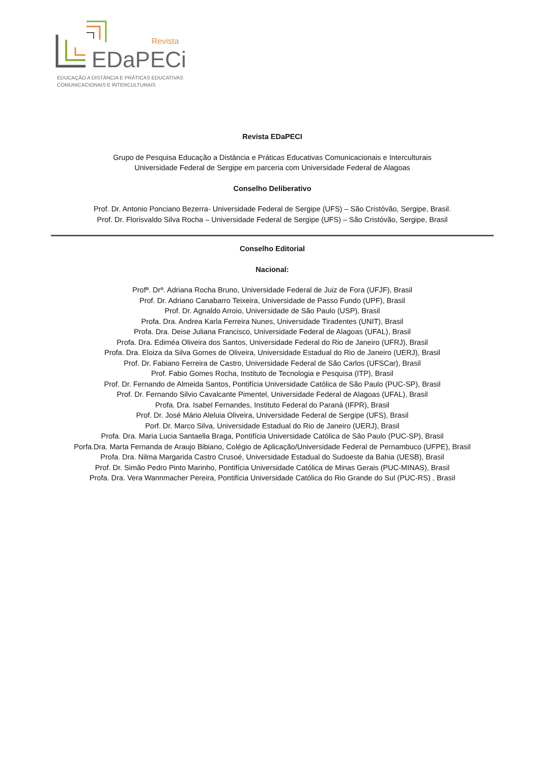Revista
EDaPECi
EDUCAÇÃO A DISTÂNCIA E PRÁTICAS EDUCATIVAS
COMUNICACIONAIS E INTERCULTURAIS
Revista EDaPECI
Grupo de Pesquisa Educação a Distância e Práticas Educativas Comunicacionais e Interculturais
Universidade Federal de Sergipe em parceria com Universidade Federal de Alagoas
Conselho Deliberativo
Prof. Dr. Antonio Ponciano Bezerra- Universidade Federal de Sergipe (UFS) – São Cristóvão, Sergipe, Brasil.
Prof. Dr. Florisvaldo Silva Rocha – Universidade Federal de Sergipe (UFS) – São Cristóvão, Sergipe, Brasil
Conselho Editorial
Nacional:
Profª. Drª. Adriana Rocha Bruno, Universidade Federal de Juiz de Fora (UFJF), Brasil
Prof. Dr. Adriano Canabarro Teixeira, Universidade de Passo Fundo (UPF), Brasil
Prof. Dr. Agnaldo Arroio, Universidade de São Paulo (USP), Brasil
Profa. Dra. Andrea Karla Ferreira Nunes, Universidade Tiradentes (UNIT), Brasil
Profa. Dra. Deise Juliana Francisco, Universidade Federal de Alagoas (UFAL), Brasil
Profa. Dra. Ediméa Oliveira dos Santos, Universidade Federal do Rio de Janeiro (UFRJ), Brasil
Profa. Dra. Eloiza da Silva Gomes de Oliveira, Universidade Estadual do Rio de Janeiro (UERJ), Brasil
Prof. Dr. Fabiano Ferreira de Castro, Universidade Federal de São Carlos (UFSCar), Brasil
Prof. Fabio Gomes Rocha, Instituto de Tecnologia e Pesquisa (ITP), Brasil
Prof. Dr. Fernando de Almeida Santos, Pontifícia Universidade Católica de São Paulo (PUC-SP), Brasil
Prof. Dr. Fernando Silvio Cavalcante Pimentel, Universidade Federal de Alagoas (UFAL), Brasil
Profa. Dra. Isabel Fernandes, Instituto Federal do Paraná (IFPR), Brasil
Prof. Dr. José Mário Aleluia Oliveira, Universidade Federal de Sergipe (UFS), Brasil
Porf. Dr. Marco Silva, Universidade Estadual do Rio de Janeiro (UERJ), Brasil
Profa. Dra. Maria Lucia Santaella Braga, Pontifícia Universidade Católica de São Paulo (PUC-SP), Brasil
Porfa.Dra. Marta Fernanda de Araujo Bibiano, Colégio de Aplicação/Universidade Federal de Pernambuco (UFPE), Brasil
Profa. Dra. Nilma Margarida Castro Crusoé, Universidade Estadual do Sudoeste da Bahia (UESB), Brasil
Prof. Dr. Simão Pedro Pinto Marinho, Pontifícia Universidade Católica de Minas Gerais (PUC-MINAS), Brasil
Profa. Dra. Vera Wannmacher Pereira, Pontifícia Universidade Católica do Rio Grande do Sul (PUC-RS) , Brasil